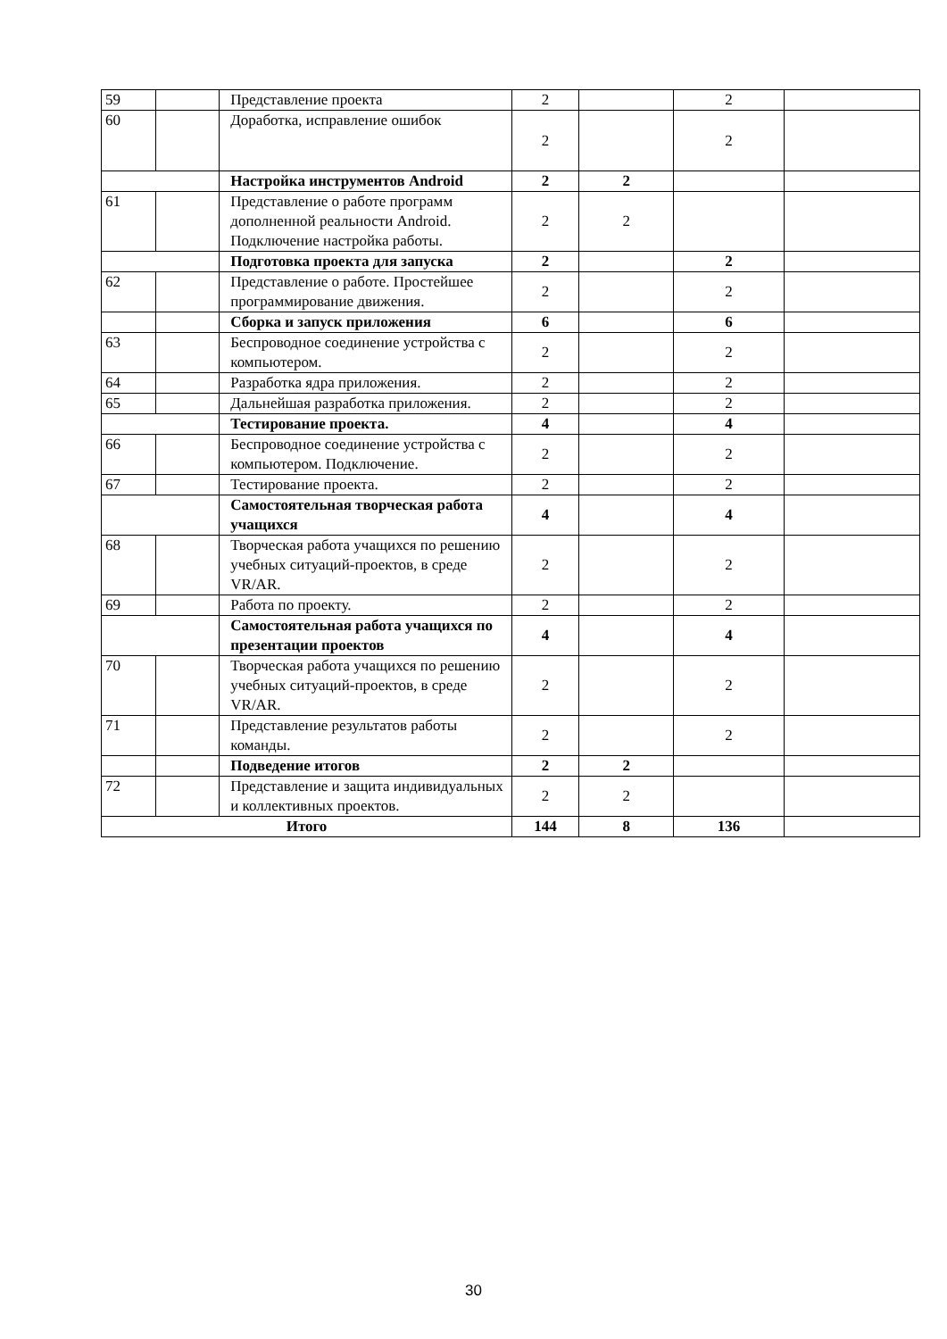| 59 | | Представление проекта | 2 | | 2 | |
| 60 | | Доработка, исправление ошибок | 2 | | 2 | |
| | | Настройка инструментов Android | 2 | 2 | | |
| 61 | | Представление о работе программ дополненной реальности Android. Подключение настройка работы. | 2 | 2 | | |
| | | Подготовка проекта для запуска | 2 | | 2 | |
| 62 | | Представление о работе. Простейшее программирование движения. | 2 | | 2 | |
| | | Сборка и запуск приложения | 6 | | 6 | |
| 63 | | Беспроводное соединение устройства с компьютером. | 2 | | 2 | |
| 64 | | Разработка ядра приложения. | 2 | | 2 | |
| 65 | | Дальнейшая разработка приложения. | 2 | | 2 | |
| | | Тестирование проекта. | 4 | | 4 | |
| 66 | | Беспроводное соединение устройства с компьютером. Подключение. | 2 | | 2 | |
| 67 | | Тестирование проекта. | 2 | | 2 | |
| | | Самостоятельная творческая работа учащихся | 4 | | 4 | |
| 68 | | Творческая работа учащихся по решению учебных ситуаций-проектов, в среде VR/AR. | 2 | | 2 | |
| 69 | | Работа по проекту. | 2 | | 2 | |
| | | Самостоятельная работа учащихся по презентации проектов | 4 | | 4 | |
| 70 | | Творческая работа учащихся по решению учебных ситуаций-проектов, в среде VR/AR. | 2 | | 2 | |
| 71 | | Представление результатов работы команды. | 2 | | 2 | |
| | | Подведение итогов | 2 | 2 | | |
| 72 | | Представление и защита индивидуальных и коллективных проектов. | 2 | 2 | | |
| Итого | | | 144 | 8 | 136 | |
30